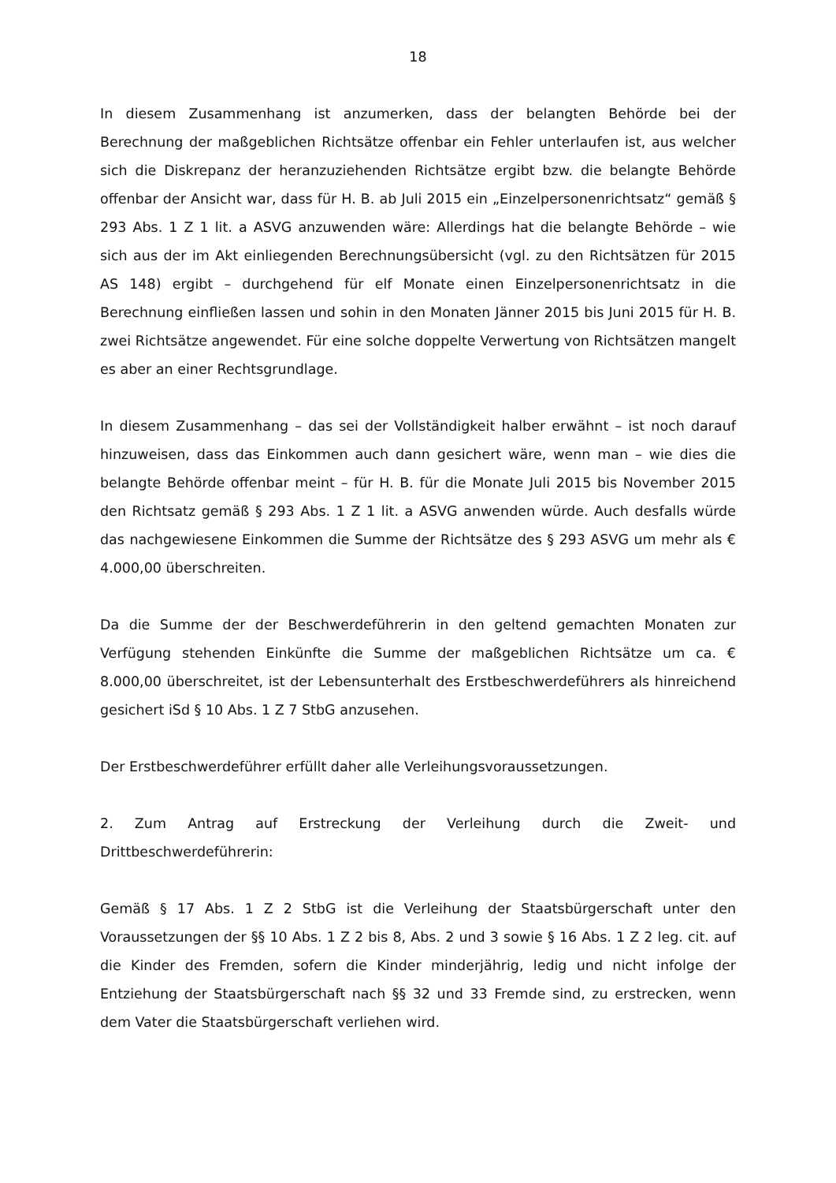18
In diesem Zusammenhang ist anzumerken, dass der belangten Behörde bei der Berechnung der maßgeblichen Richtsätze offenbar ein Fehler unterlaufen ist, aus welcher sich die Diskrepanz der heranzuziehenden Richtsätze ergibt bzw. die belangte Behörde offenbar der Ansicht war, dass für H. B. ab Juli 2015 ein „Einzelpersonenrichtsatz“ gemäß § 293 Abs. 1 Z 1 lit. a ASVG anzuwenden wäre: Allerdings hat die belangte Behörde – wie sich aus der im Akt einliegenden Berechnungsübersicht (vgl. zu den Richtsätzen für 2015 AS 148) ergibt – durchgehend für elf Monate einen Einzelpersonenrichtsatz in die Berechnung einfließen lassen und sohin in den Monaten Jänner 2015 bis Juni 2015 für H. B. zwei Richtsätze angewendet. Für eine solche doppelte Verwertung von Richtsätzen mangelt es aber an einer Rechtsgrundlage.
In diesem Zusammenhang – das sei der Vollständigkeit halber erwähnt – ist noch darauf hinzuweisen, dass das Einkommen auch dann gesichert wäre, wenn man – wie dies die belangte Behörde offenbar meint – für H. B. für die Monate Juli 2015 bis November 2015 den Richtsatz gemäß § 293 Abs. 1 Z 1 lit. a ASVG anwenden würde. Auch desfalls würde das nachgewiesene Einkommen die Summe der Richtsätze des § 293 ASVG um mehr als € 4.000,00 überschreiten.
Da die Summe der der Beschwerdeführerin in den geltend gemachten Monaten zur Verfügung stehenden Einkünfte die Summe der maßgeblichen Richtsätze um ca. € 8.000,00 überschreitet, ist der Lebensunterhalt des Erstbeschwerdeführers als hinreichend gesichert iSd § 10 Abs. 1 Z 7 StbG anzusehen.
Der Erstbeschwerdeführer erfüllt daher alle Verleihungsvoraussetzungen.
2. Zum Antrag auf Erstreckung der Verleihung durch die Zweit- und Drittbeschwerdeführerin:
Gemäß § 17 Abs. 1 Z 2 StbG ist die Verleihung der Staatsbürgerschaft unter den Voraussetzungen der §§ 10 Abs. 1 Z 2 bis 8, Abs. 2 und 3 sowie § 16 Abs. 1 Z 2 leg. cit. auf die Kinder des Fremden, sofern die Kinder minderjährig, ledig und nicht infolge der Entziehung der Staatsbürgerschaft nach §§ 32 und 33 Fremde sind, zu erstrecken, wenn dem Vater die Staatsbürgerschaft verliehen wird.